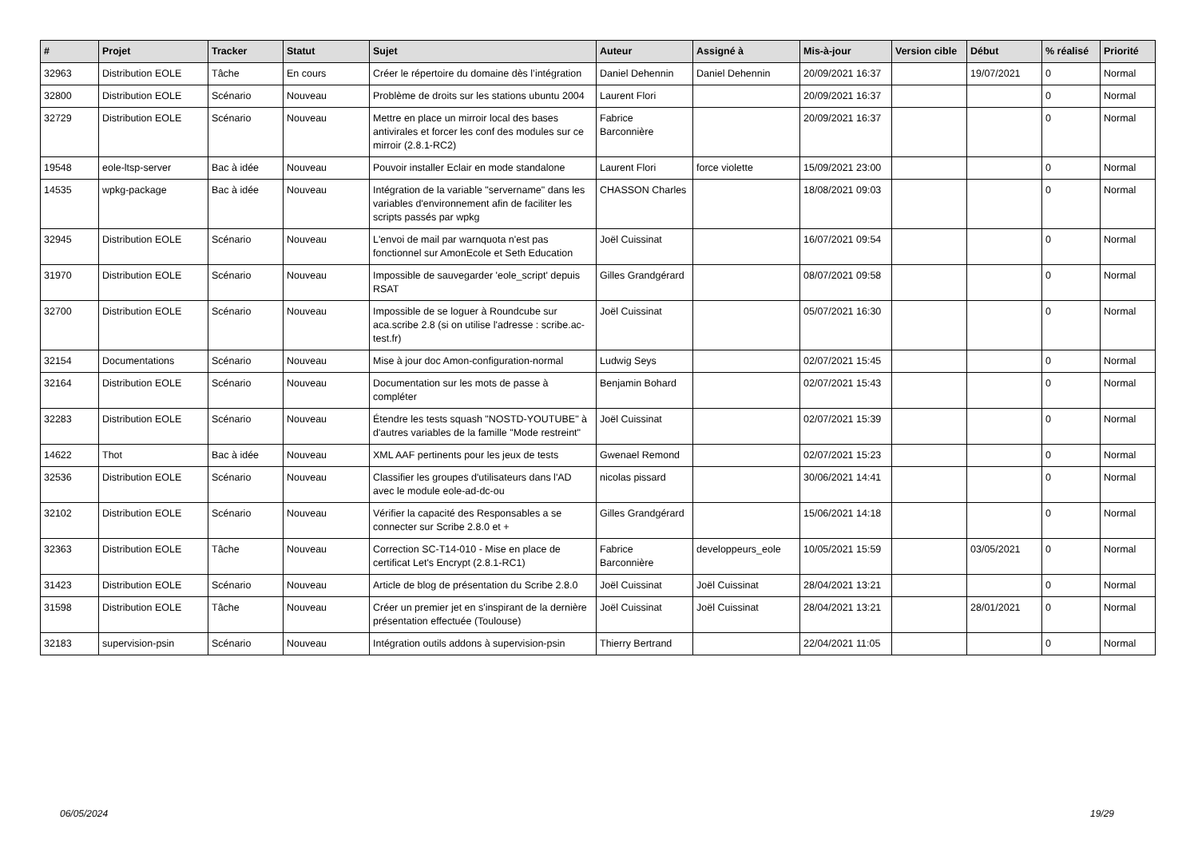| # | Projet | Tracker | Statut | Sujet | Auteur | Assigné à | Mis-à-jour | Version cible | Début | % réalisé | Priorité |
| --- | --- | --- | --- | --- | --- | --- | --- | --- | --- | --- | --- |
| 32963 | Distribution EOLE | Tâche | En cours | Créer le répertoire du domaine dès l’intégration | Daniel Dehennin | Daniel Dehennin | 20/09/2021 16:37 | | 19/07/2021 | 0 | Normal |
| 32800 | Distribution EOLE | Scénario | Nouveau | Problème de droits sur les stations ubuntu 2004 | Laurent Flori | | 20/09/2021 16:37 | | | 0 | Normal |
| 32729 | Distribution EOLE | Scénario | Nouveau | Mettre en place un mirroir local des bases antivirales et forcer les conf des modules sur ce mirroir (2.8.1-RC2) | Fabrice Barconnière | | 20/09/2021 16:37 | | | 0 | Normal |
| 19548 | eole-ltsp-server | Bac à idée | Nouveau | Pouvoir installer Eclair en mode standalone | Laurent Flori | force violette | 15/09/2021 23:00 | | | 0 | Normal |
| 14535 | wpkg-package | Bac à idée | Nouveau | Intégration de la variable "servername" dans les variables d'environnement afin de faciliter les scripts passés par wpkg | CHASSON Charles | | 18/08/2021 09:03 | | | 0 | Normal |
| 32945 | Distribution EOLE | Scénario | Nouveau | L'envoi de mail par warnquota n'est pas fonctionnel sur AmonEcole et Seth Education | Joël Cuissinat | | 16/07/2021 09:54 | | | 0 | Normal |
| 31970 | Distribution EOLE | Scénario | Nouveau | Impossible de sauvegarder 'eole_script' depuis RSAT | Gilles Grandgérard | | 08/07/2021 09:58 | | | 0 | Normal |
| 32700 | Distribution EOLE | Scénario | Nouveau | Impossible de se loguer à Roundcube sur aca.scribe 2.8 (si on utilise l'adresse : scribe.ac-test.fr) | Joël Cuissinat | | 05/07/2021 16:30 | | | 0 | Normal |
| 32154 | Documentations | Scénario | Nouveau | Mise à jour doc Amon-configuration-normal | Ludwig Seys | | 02/07/2021 15:45 | | | 0 | Normal |
| 32164 | Distribution EOLE | Scénario | Nouveau | Documentation sur les mots de passe à compléter | Benjamin Bohard | | 02/07/2021 15:43 | | | 0 | Normal |
| 32283 | Distribution EOLE | Scénario | Nouveau | Étendre les tests squash "NOSTD-YOUTUBE" à d'autres variables de la famille "Mode restreint" | Joël Cuissinat | | 02/07/2021 15:39 | | | 0 | Normal |
| 14622 | Thot | Bac à idée | Nouveau | XML AAF pertinents pour les jeux de tests | Gwenael Remond | | 02/07/2021 15:23 | | | 0 | Normal |
| 32536 | Distribution EOLE | Scénario | Nouveau | Classifier les groupes d'utilisateurs dans l'AD avec le module eole-ad-dc-ou | nicolas pissard | | 30/06/2021 14:41 | | | 0 | Normal |
| 32102 | Distribution EOLE | Scénario | Nouveau | Vérifier la capacité des Responsables a se connecter sur Scribe 2.8.0 et + | Gilles Grandgérard | | 15/06/2021 14:18 | | | 0 | Normal |
| 32363 | Distribution EOLE | Tâche | Nouveau | Correction SC-T14-010 - Mise en place de certificat Let's Encrypt (2.8.1-RC1) | Fabrice Barconnière | developpeurs_eole | 10/05/2021 15:59 | | 03/05/2021 | 0 | Normal |
| 31423 | Distribution EOLE | Scénario | Nouveau | Article de blog de présentation du Scribe 2.8.0 | Joël Cuissinat | Joël Cuissinat | 28/04/2021 13:21 | | | 0 | Normal |
| 31598 | Distribution EOLE | Tâche | Nouveau | Créer un premier jet en s'inspirant de la dernière présentation effectuée (Toulouse) | Joël Cuissinat | Joël Cuissinat | 28/04/2021 13:21 | | 28/01/2021 | 0 | Normal |
| 32183 | supervision-psin | Scénario | Nouveau | Intégration outils addons à supervision-psin | Thierry Bertrand | | 22/04/2021 11:05 | | | 0 | Normal |
06/05/2024 19/29